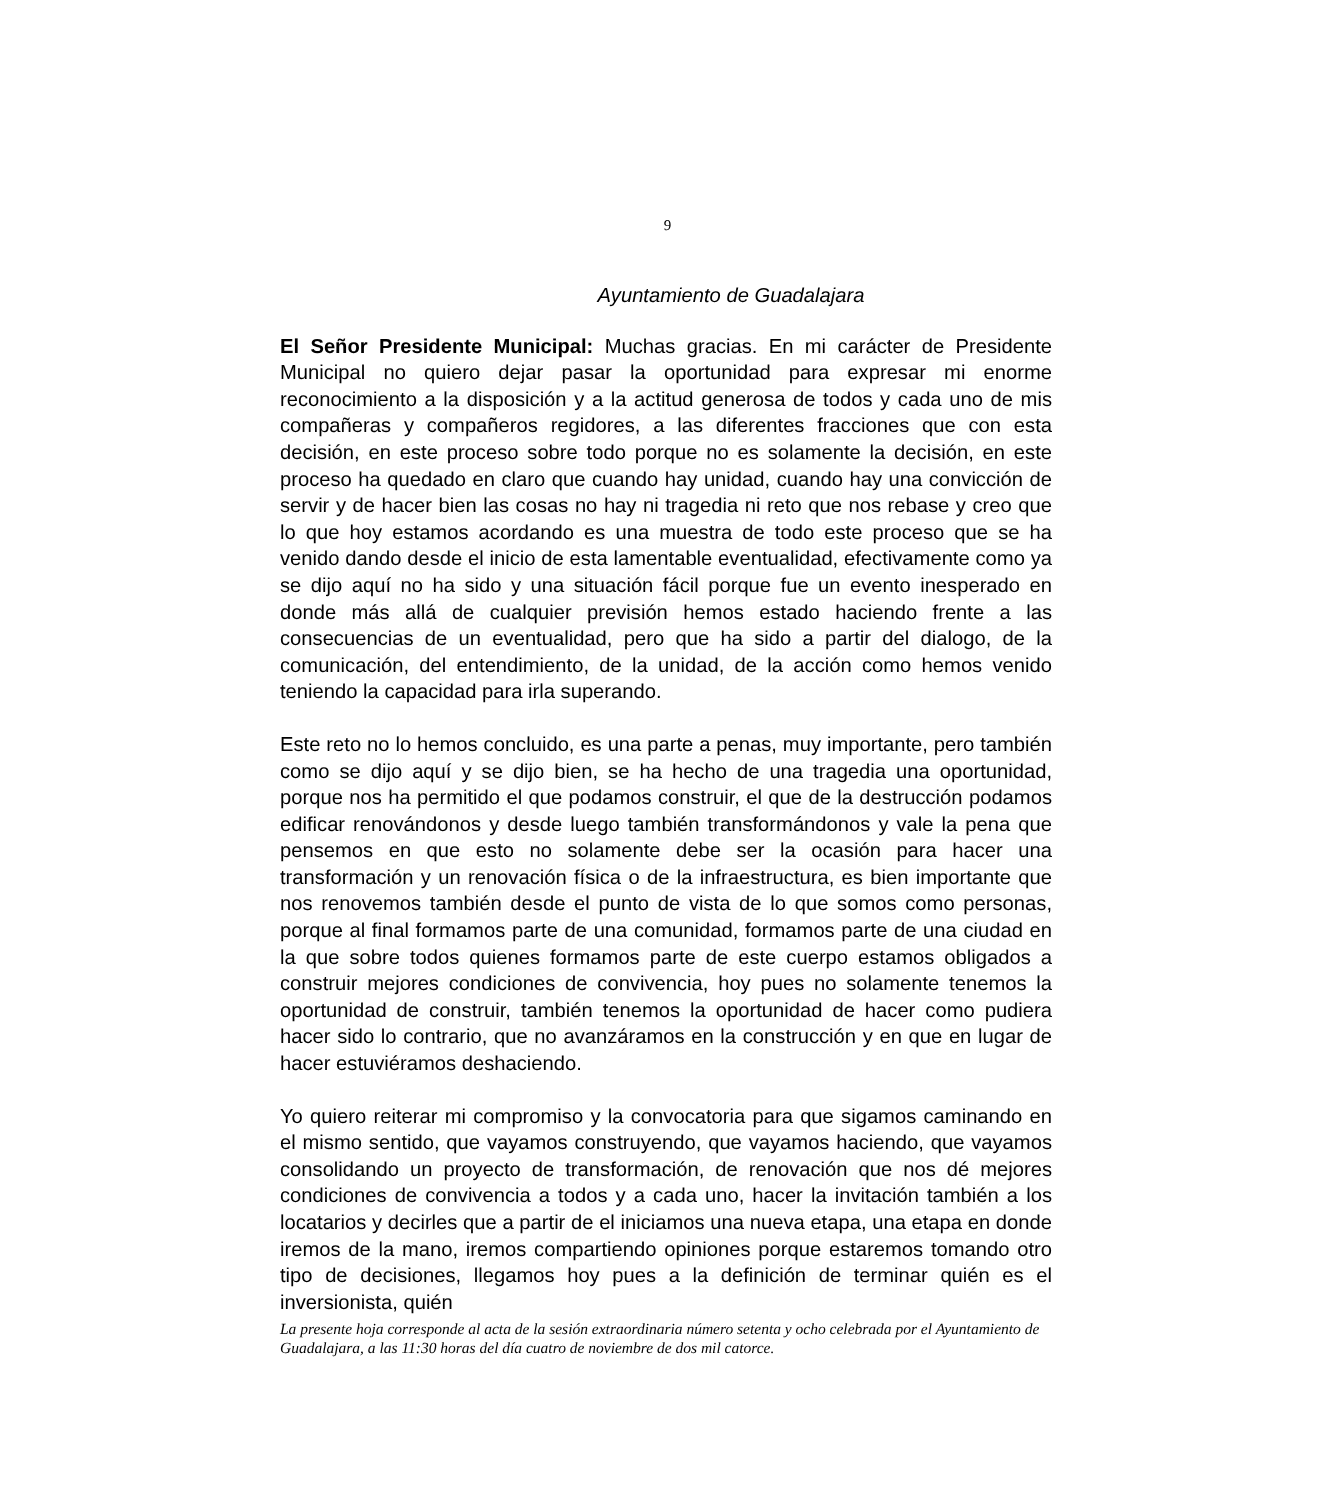9
Ayuntamiento de Guadalajara
El Señor Presidente Municipal: Muchas gracias. En mi carácter de Presidente Municipal no quiero dejar pasar la oportunidad para expresar mi enorme reconocimiento a la disposición y a la actitud generosa de todos y cada uno de mis compañeras y compañeros regidores, a las diferentes fracciones que con esta decisión, en este proceso sobre todo porque no es solamente la decisión, en este proceso ha quedado en claro que cuando hay unidad, cuando hay una convicción de servir y de hacer bien las cosas no hay ni tragedia ni reto que nos rebase y creo que lo que hoy estamos acordando es una muestra de todo este proceso que se ha venido dando desde el inicio de esta lamentable eventualidad, efectivamente como ya se dijo aquí no ha sido y una situación fácil porque fue un evento inesperado en donde más allá de cualquier previsión hemos estado haciendo frente a las consecuencias de un eventualidad, pero que ha sido a partir del dialogo, de la comunicación, del entendimiento, de la unidad, de la acción como hemos venido teniendo la capacidad para irla superando.
Este reto no lo hemos concluido, es una parte a penas, muy importante, pero también como se dijo aquí y se dijo bien, se ha hecho de una tragedia una oportunidad, porque nos ha permitido el que podamos construir, el que de la destrucción podamos edificar renovándonos y desde luego también transformándonos y vale la pena que pensemos en que esto no solamente debe ser la ocasión para hacer una transformación y un renovación física o de la infraestructura, es bien importante que nos renovemos también desde el punto de vista de lo que somos como personas, porque al final formamos parte de una comunidad, formamos parte de una ciudad en la que sobre todos quienes formamos parte de este cuerpo estamos obligados a construir mejores condiciones de convivencia, hoy pues no solamente tenemos la oportunidad de construir, también tenemos la oportunidad de hacer como pudiera hacer sido lo contrario, que no avanzáramos en la construcción y en que en lugar de hacer estuviéramos deshaciendo.
Yo quiero reiterar mi compromiso y la convocatoria para que sigamos caminando en el mismo sentido, que vayamos construyendo, que vayamos haciendo, que vayamos consolidando un proyecto de transformación, de renovación que nos dé mejores condiciones de convivencia a todos y a cada uno, hacer la invitación también a los locatarios y decirles que a partir de el iniciamos una nueva etapa, una etapa en donde iremos de la mano, iremos compartiendo opiniones porque estaremos tomando otro tipo de decisiones, llegamos hoy pues a la definición de terminar quién es el inversionista, quién
La presente hoja corresponde al acta de la sesión extraordinaria número setenta y ocho celebrada por el Ayuntamiento de Guadalajara, a las 11:30 horas del día cuatro de noviembre de dos mil catorce.